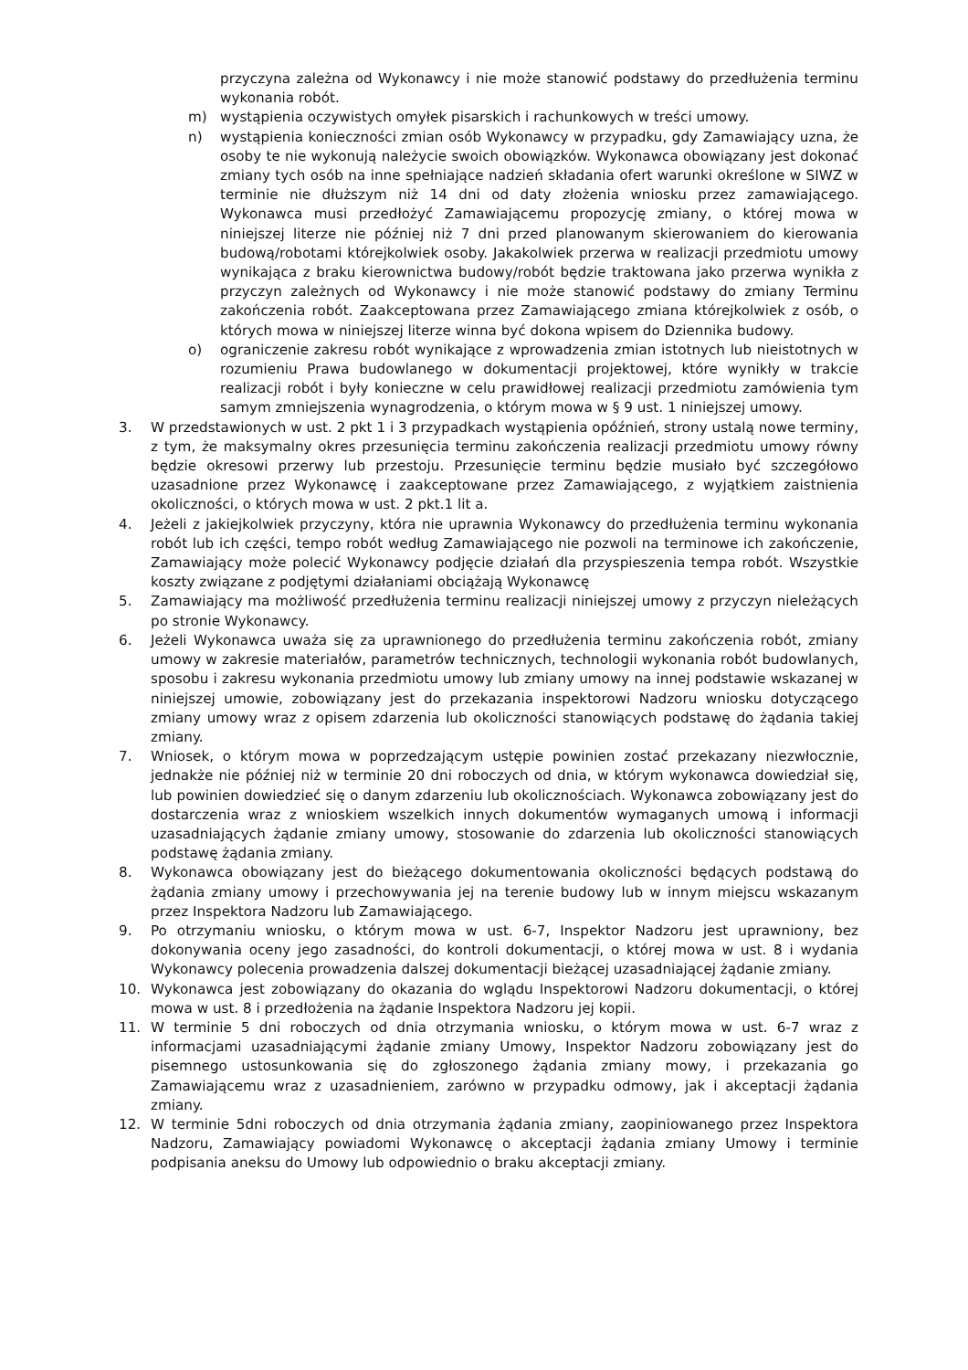przyczyna zależna od Wykonawcy i nie może stanowić podstawy do przedłużenia terminu wykonania robót.
m) wystąpienia oczywistych omyłek pisarskich i rachunkowych w treści umowy.
n) wystąpienia konieczności zmian osób Wykonawcy w przypadku, gdy Zamawiający uzna, że osoby te nie wykonują należycie swoich obowiązków. Wykonawca obowiązany jest dokonać zmiany tych osób na inne spełniające nadzień składania ofert warunki określone w SIWZ w terminie nie dłuższym niż 14 dni od daty złożenia wniosku przez zamawiającego. Wykonawca musi przedłożyć Zamawiającemu propozycję zmiany, o której mowa w niniejszej literze nie później niż 7 dni przed planowanym skierowaniem do kierowania budową/robotami którejkolwiek osoby. Jakakolwiek przerwa w realizacji przedmiotu umowy wynikająca z braku kierownictwa budowy/robót będzie traktowana jako przerwa wynikła z przyczyn zależnych od Wykonawcy i nie może stanowić podstawy do zmiany Terminu zakończenia robót. Zaakceptowana przez Zamawiającego zmiana którejkolwiek z osób, o których mowa w niniejszej literze winna być dokona wpisem do Dziennika budowy.
o) ograniczenie zakresu robót wynikające z wprowadzenia zmian istotnych lub nieistotnych w rozumieniu Prawa budowlanego w dokumentacji projektowej, które wynikły w trakcie realizacji robót i były konieczne w celu prawidłowej realizacji przedmiotu zamówienia tym samym zmniejszenia wynagrodzenia, o którym mowa w § 9 ust. 1 niniejszej umowy.
3. W przedstawionych w ust. 2 pkt 1 i 3 przypadkach wystąpienia opóźnień, strony ustalą nowe terminy, z tym, że maksymalny okres przesunięcia terminu zakończenia realizacji przedmiotu umowy równy będzie okresowi przerwy lub przestoju. Przesunięcie terminu będzie musiało być szczegółowo uzasadnione przez Wykonawcę i zaakceptowane przez Zamawiającego, z wyjątkiem zaistnienia okoliczności, o których mowa w ust. 2 pkt.1 lit a.
4. Jeżeli z jakiejkolwiek przyczyny, która nie uprawnia Wykonawcy do przedłużenia terminu wykonania robót lub ich części, tempo robót według Zamawiającego nie pozwoli na terminowe ich zakończenie, Zamawiający może polecić Wykonawcy podjęcie działań dla przyspieszenia tempa robót. Wszystkie koszty związane z podjętymi działaniami obciążają Wykonawcę
5. Zamawiający ma możliwość przedłużenia terminu realizacji niniejszej umowy z przyczyn nieleżących po stronie Wykonawcy.
6. Jeżeli Wykonawca uważa się za uprawnionego do przedłużenia terminu zakończenia robót, zmiany umowy w zakresie materiałów, parametrów technicznych, technologii wykonania robót budowlanych, sposobu i zakresu wykonania przedmiotu umowy lub zmiany umowy na innej podstawie wskazanej w niniejszej umowie, zobowiązany jest do przekazania inspektorowi Nadzoru wniosku dotyczącego zmiany umowy wraz z opisem zdarzenia lub okoliczności stanowiących podstawę do żądania takiej zmiany.
7. Wniosek, o którym mowa w poprzedzającym ustępie powinien zostać przekazany niezwłocznie, jednakże nie później niż w terminie 20 dni roboczych od dnia, w którym wykonawca dowiedział się, lub powinien dowiedzieć się o danym zdarzeniu lub okolicznościach. Wykonawca zobowiązany jest do dostarczenia wraz z wnioskiem wszelkich innych dokumentów wymaganych umową i informacji uzasadniających żądanie zmiany umowy, stosowanie do zdarzenia lub okoliczności stanowiących podstawę żądania zmiany.
8. Wykonawca obowiązany jest do bieżącego dokumentowania okoliczności będących podstawą do żądania zmiany umowy i przechowywania jej na terenie budowy lub w innym miejscu wskazanym przez Inspektora Nadzoru lub Zamawiającego.
9. Po otrzymaniu wniosku, o którym mowa w ust. 6-7, Inspektor Nadzoru jest uprawniony, bez dokonywania oceny jego zasadności, do kontroli dokumentacji, o której mowa w ust. 8 i wydania Wykonawcy polecenia prowadzenia dalszej dokumentacji bieżącej uzasadniającej żądanie zmiany.
10. Wykonawca jest zobowiązany do okazania do wglądu Inspektorowi Nadzoru dokumentacji, o której mowa w ust. 8 i przedłożenia na żądanie Inspektora Nadzoru jej kopii.
11. W terminie 5 dni roboczych od dnia otrzymania wniosku, o którym mowa w ust. 6-7 wraz z informacjami uzasadniającymi żądanie zmiany Umowy, Inspektor Nadzoru zobowiązany jest do pisemnego ustosunkowania się do zgłoszonego żądania zmiany mowy, i przekazania go Zamawiającemu wraz z uzasadnieniem, zarówno w przypadku odmowy, jak i akceptacji żądania zmiany.
12. W terminie 5dni roboczych od dnia otrzymania żądania zmiany, zaopiniowanego przez Inspektora Nadzoru, Zamawiający powiadomi Wykonawcę o akceptacji żądania zmiany Umowy i terminie podpisania aneksu do Umowy lub odpowiednio o braku akceptacji zmiany.